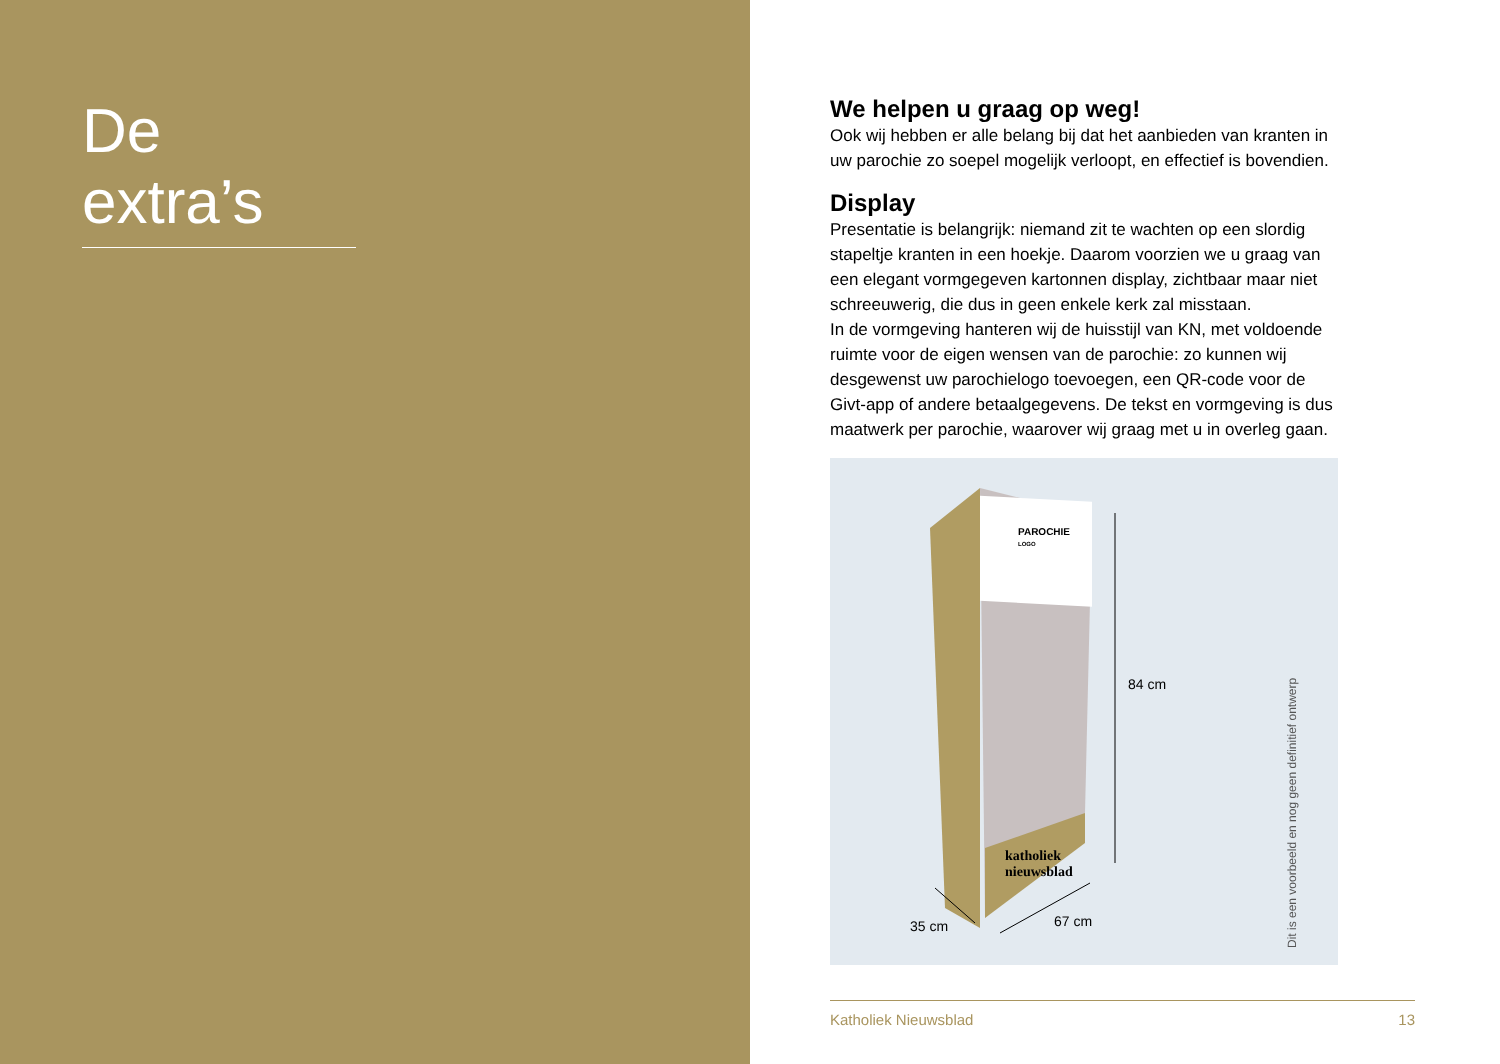De extra’s
We helpen u graag op weg!
Ook wij hebben er alle belang bij dat het aanbieden van kranten in uw parochie zo soepel mogelijk verloopt, en effectief is bovendien.
Display
Presentatie is belangrijk: niemand zit te wachten op een slordig stapeltje kranten in een hoekje. Daarom voorzien we u graag van een elegant vormgegeven kartonnen display, zichtbaar maar niet schreeuwerig, die dus in geen enkele kerk zal misstaan.
In de vormgeving hanteren wij de huisstijl van KN, met voldoende ruimte voor de eigen wensen van de parochie: zo kunnen wij desgewenst uw parochielogo toevoegen, een QR-code voor de Givt-app of andere betaalgegevens. De tekst en vormgeving is dus maatwerk per parochie, waarover wij graag met u in overleg gaan.
PAROCHIE
LOGO
katholiek
nieuwsblad
84 cm
35 cm 67 cm
Dit is een voorbeeld en nog geen definitief ontwerp
Katholiek Nieuwsblad 13